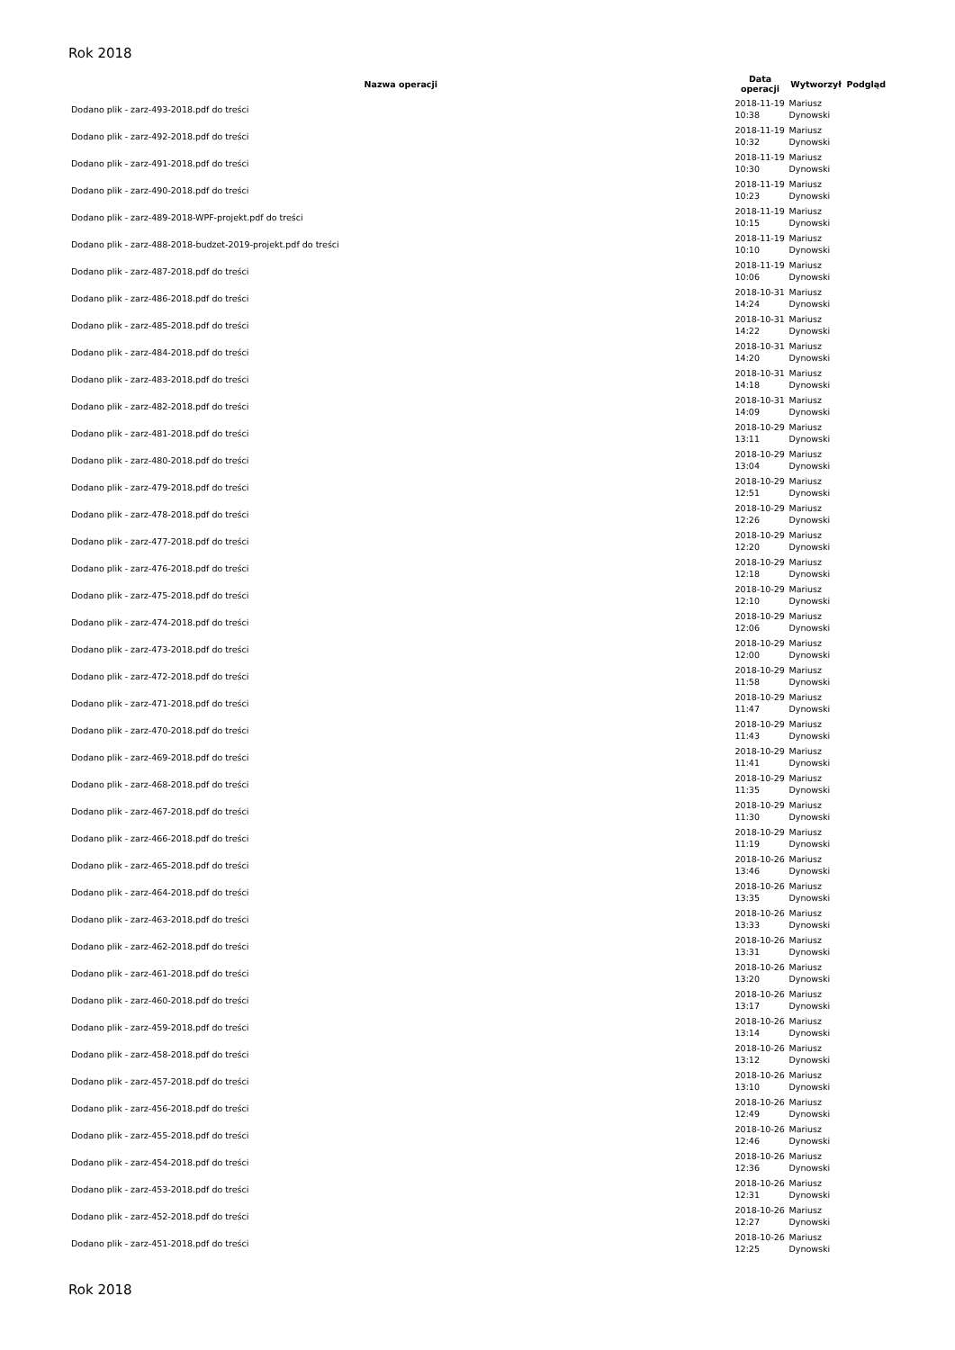Rok 2018
| Nazwa operacji | Data operacji | Wytworzył | Podgląd |
| --- | --- | --- | --- |
| Dodano plik - zarz-493-2018.pdf do treści | 2018-11-19 10:38 | Mariusz Dynowski | |
| Dodano plik - zarz-492-2018.pdf do treści | 2018-11-19 10:32 | Mariusz Dynowski | |
| Dodano plik - zarz-491-2018.pdf do treści | 2018-11-19 10:30 | Mariusz Dynowski | |
| Dodano plik - zarz-490-2018.pdf do treści | 2018-11-19 10:23 | Mariusz Dynowski | |
| Dodano plik - zarz-489-2018-WPF-projekt.pdf do treści | 2018-11-19 10:15 | Mariusz Dynowski | |
| Dodano plik - zarz-488-2018-budzet-2019-projekt.pdf do treści | 2018-11-19 10:10 | Mariusz Dynowski | |
| Dodano plik - zarz-487-2018.pdf do treści | 2018-11-19 10:06 | Mariusz Dynowski | |
| Dodano plik - zarz-486-2018.pdf do treści | 2018-10-31 14:24 | Mariusz Dynowski | |
| Dodano plik - zarz-485-2018.pdf do treści | 2018-10-31 14:22 | Mariusz Dynowski | |
| Dodano plik - zarz-484-2018.pdf do treści | 2018-10-31 14:20 | Mariusz Dynowski | |
| Dodano plik - zarz-483-2018.pdf do treści | 2018-10-31 14:18 | Mariusz Dynowski | |
| Dodano plik - zarz-482-2018.pdf do treści | 2018-10-31 14:09 | Mariusz Dynowski | |
| Dodano plik - zarz-481-2018.pdf do treści | 2018-10-29 13:11 | Mariusz Dynowski | |
| Dodano plik - zarz-480-2018.pdf do treści | 2018-10-29 13:04 | Mariusz Dynowski | |
| Dodano plik - zarz-479-2018.pdf do treści | 2018-10-29 12:51 | Mariusz Dynowski | |
| Dodano plik - zarz-478-2018.pdf do treści | 2018-10-29 12:26 | Mariusz Dynowski | |
| Dodano plik - zarz-477-2018.pdf do treści | 2018-10-29 12:20 | Mariusz Dynowski | |
| Dodano plik - zarz-476-2018.pdf do treści | 2018-10-29 12:18 | Mariusz Dynowski | |
| Dodano plik - zarz-475-2018.pdf do treści | 2018-10-29 12:10 | Mariusz Dynowski | |
| Dodano plik - zarz-474-2018.pdf do treści | 2018-10-29 12:06 | Mariusz Dynowski | |
| Dodano plik - zarz-473-2018.pdf do treści | 2018-10-29 12:00 | Mariusz Dynowski | |
| Dodano plik - zarz-472-2018.pdf do treści | 2018-10-29 11:58 | Mariusz Dynowski | |
| Dodano plik - zarz-471-2018.pdf do treści | 2018-10-29 11:47 | Mariusz Dynowski | |
| Dodano plik - zarz-470-2018.pdf do treści | 2018-10-29 11:43 | Mariusz Dynowski | |
| Dodano plik - zarz-469-2018.pdf do treści | 2018-10-29 11:41 | Mariusz Dynowski | |
| Dodano plik - zarz-468-2018.pdf do treści | 2018-10-29 11:35 | Mariusz Dynowski | |
| Dodano plik - zarz-467-2018.pdf do treści | 2018-10-29 11:30 | Mariusz Dynowski | |
| Dodano plik - zarz-466-2018.pdf do treści | 2018-10-29 11:19 | Mariusz Dynowski | |
| Dodano plik - zarz-465-2018.pdf do treści | 2018-10-26 13:46 | Mariusz Dynowski | |
| Dodano plik - zarz-464-2018.pdf do treści | 2018-10-26 13:35 | Mariusz Dynowski | |
| Dodano plik - zarz-463-2018.pdf do treści | 2018-10-26 13:33 | Mariusz Dynowski | |
| Dodano plik - zarz-462-2018.pdf do treści | 2018-10-26 13:31 | Mariusz Dynowski | |
| Dodano plik - zarz-461-2018.pdf do treści | 2018-10-26 13:20 | Mariusz Dynowski | |
| Dodano plik - zarz-460-2018.pdf do treści | 2018-10-26 13:17 | Mariusz Dynowski | |
| Dodano plik - zarz-459-2018.pdf do treści | 2018-10-26 13:14 | Mariusz Dynowski | |
| Dodano plik - zarz-458-2018.pdf do treści | 2018-10-26 13:12 | Mariusz Dynowski | |
| Dodano plik - zarz-457-2018.pdf do treści | 2018-10-26 13:10 | Mariusz Dynowski | |
| Dodano plik - zarz-456-2018.pdf do treści | 2018-10-26 12:49 | Mariusz Dynowski | |
| Dodano plik - zarz-455-2018.pdf do treści | 2018-10-26 12:46 | Mariusz Dynowski | |
| Dodano plik - zarz-454-2018.pdf do treści | 2018-10-26 12:36 | Mariusz Dynowski | |
| Dodano plik - zarz-453-2018.pdf do treści | 2018-10-26 12:31 | Mariusz Dynowski | |
| Dodano plik - zarz-452-2018.pdf do treści | 2018-10-26 12:27 | Mariusz Dynowski | |
| Dodano plik - zarz-451-2018.pdf do treści | 2018-10-26 12:25 | Mariusz Dynowski | |
Rok 2018